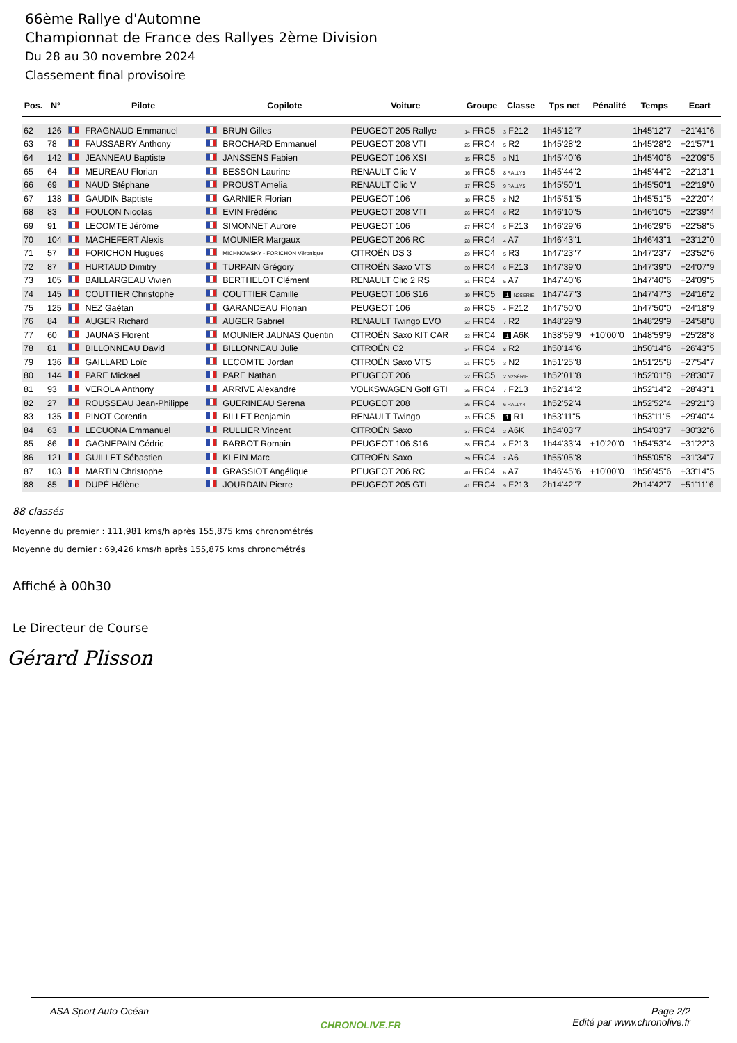66ème Rallye d'Automne
Championnat de France des Rallyes 2ème Division
Du 28 au 30 novembre 2024
Classement final provisoire
| Pos. | N° | | Pilote | | Copilote | Voiture | Groupe | Classe | Tps net | Pénalité | Temps | Ecart |
| --- | --- | --- | --- | --- | --- | --- | --- | --- | --- | --- | --- | --- |
| 62 | 126 | | FRAGNAUD Emmanuel | | BRUN Gilles | PEUGEOT 205 Rallye | 14 FRC5 | 3 F212 | 1h45'12"7 | | 1h45'12"7 | +21'41"6 |
| 63 | 78 | | FAUSSABRY Anthony | | BROCHARD Emmanuel | PEUGEOT 208 VTI | 25 FRC4 | 5 R2 | 1h45'28"2 | | 1h45'28"2 | +21'57"1 |
| 64 | 142 | | JEANNEAU Baptiste | | JANSSENS Fabien | PEUGEOT 106 XSI | 15 FRC5 | 3 N1 | 1h45'40"6 | | 1h45'40"6 | +22'09"5 |
| 65 | 64 | | MEUREAU Florian | | BESSON Laurine | RENAULT Clio V | 16 FRC5 | 8 RALLY5 | 1h45'44"2 | | 1h45'44"2 | +22'13"1 |
| 66 | 69 | | NAUD Stéphane | | PROUST Amelia | RENAULT Clio V | 17 FRC5 | 9 RALLY5 | 1h45'50"1 | | 1h45'50"1 | +22'19"0 |
| 67 | 138 | | GAUDIN Baptiste | | GARNIER Florian | PEUGEOT 106 | 18 FRC5 | 2 N2 | 1h45'51"5 | | 1h45'51"5 | +22'20"4 |
| 68 | 83 | | FOULON Nicolas | | EVIN Frédéric | PEUGEOT 208 VTI | 26 FRC4 | 6 R2 | 1h46'10"5 | | 1h46'10"5 | +22'39"4 |
| 69 | 91 | | LECOMTE Jérôme | | SIMONNET Aurore | PEUGEOT 106 | 27 FRC4 | 5 F213 | 1h46'29"6 | | 1h46'29"6 | +22'58"5 |
| 70 | 104 | | MACHEFERT Alexis | | MOUNIER Margaux | PEUGEOT 206 RC | 28 FRC4 | 4 A7 | 1h46'43"1 | | 1h46'43"1 | +23'12"0 |
| 71 | 57 | | FORICHON Hugues | | MICHNOWSKY - FORICHON Véronique | CITROËN DS 3 | 29 FRC4 | 5 R3 | 1h47'23"7 | | 1h47'23"7 | +23'52"6 |
| 72 | 87 | | HURTAUD Dimitry | | TURPAIN Grégory | CITROËN Saxo VTS | 30 FRC4 | 6 F213 | 1h47'39"0 | | 1h47'39"0 | +24'07"9 |
| 73 | 105 | | BAILLARGEAU Vivien | | BERTHELOT Clément | RENAULT Clio 2 RS | 31 FRC4 | 5 A7 | 1h47'40"6 | | 1h47'40"6 | +24'09"5 |
| 74 | 145 | | COUTTIER Christophe | | COUTTIER Camille | PEUGEOT 106 S16 | 19 FRC5 | 1 N2SÉRIE | 1h47'47"3 | | 1h47'47"3 | +24'16"2 |
| 75 | 125 | | NEZ Gaétan | | GARANDEAU Florian | PEUGEOT 106 | 20 FRC5 | 4 F212 | 1h47'50"0 | | 1h47'50"0 | +24'18"9 |
| 76 | 84 | | AUGER Richard | | AUGER Gabriel | RENAULT Twingo EVO | 32 FRC4 | 7 R2 | 1h48'29"9 | | 1h48'29"9 | +24'58"8 |
| 77 | 60 | | JAUNAS Florent | | MOUNIER JAUNAS Quentin | CITROËN Saxo KIT CAR | 33 FRC4 | 1 A6K | 1h38'59"9 | +10'00"0 | 1h48'59"9 | +25'28"8 |
| 78 | 81 | | BILLONNEAU David | | BILLONNEAU Julie | CITROËN C2 | 34 FRC4 | 8 R2 | 1h50'14"6 | | 1h50'14"6 | +26'43"5 |
| 79 | 136 | | GAILLARD Loïc | | LECOMTE Jordan | CITROËN Saxo VTS | 21 FRC5 | 3 N2 | 1h51'25"8 | | 1h51'25"8 | +27'54"7 |
| 80 | 144 | | PARE Mickael | | PARE Nathan | PEUGEOT 206 | 22 FRC5 | 2 N2SÉRIE | 1h52'01"8 | | 1h52'01"8 | +28'30"7 |
| 81 | 93 | | VEROLA Anthony | | ARRIVE Alexandre | VOLKSWAGEN Golf GTI | 35 FRC4 | 7 F213 | 1h52'14"2 | | 1h52'14"2 | +28'43"1 |
| 82 | 27 | | ROUSSEAU Jean-Philippe | | GUERINEAU Serena | PEUGEOT 208 | 36 FRC4 | 6 RALLY4 | 1h52'52"4 | | 1h52'52"4 | +29'21"3 |
| 83 | 135 | | PINOT Corentin | | BILLET Benjamin | RENAULT Twingo | 23 FRC5 | 1 R1 | 1h53'11"5 | | 1h53'11"5 | +29'40"4 |
| 84 | 63 | | LECUONA Emmanuel | | RULLIER Vincent | CITROËN Saxo | 37 FRC4 | 2 A6K | 1h54'03"7 | | 1h54'03"7 | +30'32"6 |
| 85 | 86 | | GAGNEPAIN Cédric | | BARBOT Romain | PEUGEOT 106 S16 | 38 FRC4 | 8 F213 | 1h44'33"4 | +10'20"0 | 1h54'53"4 | +31'22"3 |
| 86 | 121 | | GUILLET Sébastien | | KLEIN Marc | CITROËN Saxo | 39 FRC4 | 2 A6 | 1h55'05"8 | | 1h55'05"8 | +31'34"7 |
| 87 | 103 | | MARTIN Christophe | | GRASSIOT Angélique | PEUGEOT 206 RC | 40 FRC4 | 6 A7 | 1h46'45"6 | +10'00"0 | 1h56'45"6 | +33'14"5 |
| 88 | 85 | | DUPÉ Hélène | | JOURDAIN Pierre | PEUGEOT 205 GTI | 41 FRC4 | 9 F213 | 2h14'42"7 | | 2h14'42"7 | +51'11"6 |
88 classés
Moyenne du premier : 111,981 kms/h après 155,875 kms chronométrés
Moyenne du dernier : 69,426 kms/h après 155,875 kms chronométrés
Affiché à 00h30
Le Directeur de Course
Gérard Plisson
ASA Sport Auto Océan CHRONOLIVE.FR Page 2/2
Edité par www.chronolive.fr